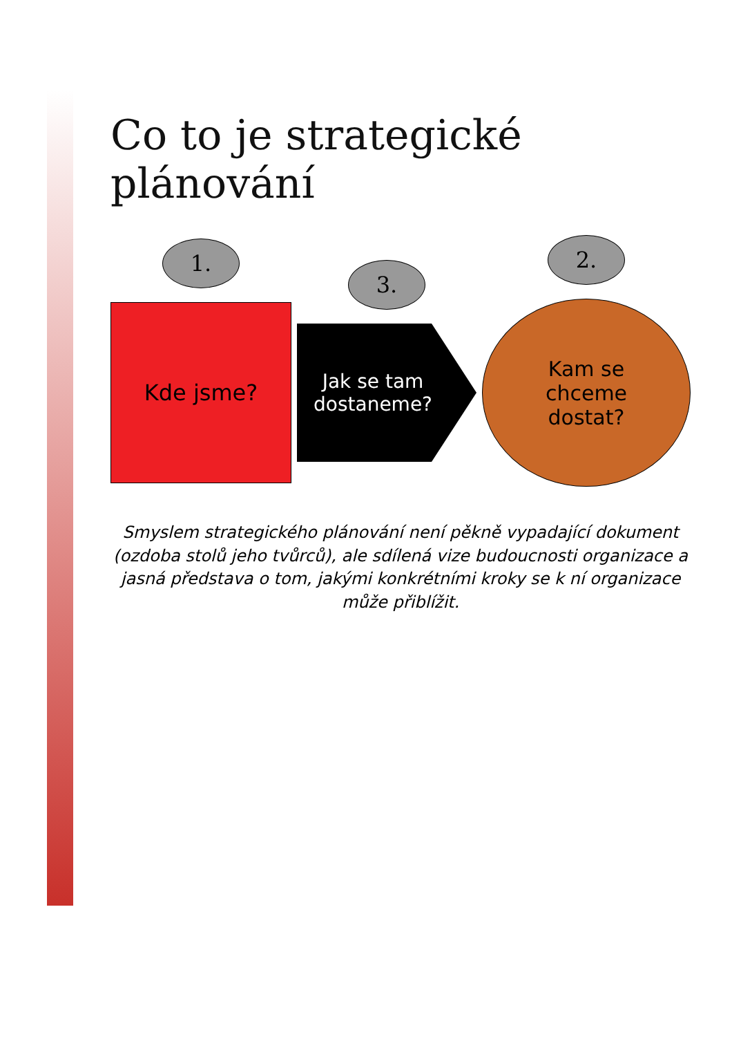Co to je strategické plánování
1.
Kde jsme?
3.
Jak se tam
dostaneme?
2.
Kam se
chceme
dostat?
Smyslem strategického plánování není pěkně vypadající dokument (ozdoba stolů jeho tvůrců), ale sdílená vize budoucnosti organizace a jasná představa o tom, jakými konkrétními kroky se k ní organizace může přiblížit.